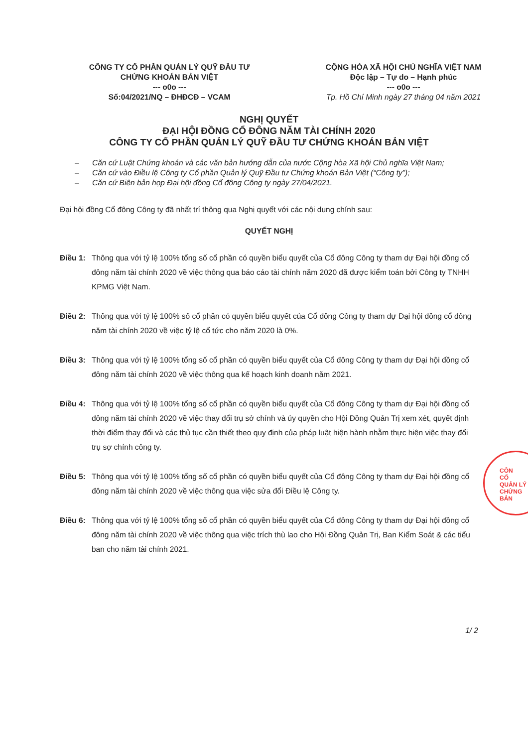CÔNG TY CỔ PHẦN QUẢN LÝ QUỸ ĐẦU TƯ
CHỨNG KHOÁN BẢN VIỆT
--- o0o ---
Số:04/2021/NQ – ĐHĐCĐ – VCAM
CỘNG HÒA XÃ HỘI CHỦ NGHĨA VIỆT NAM
Độc lập – Tự do – Hạnh phúc
--- o0o ---
Tp. Hồ Chí Minh ngày 27 tháng 04 năm 2021
NGHỊ QUYẾT
ĐẠI HỘI ĐỒNG CỔ ĐÔNG NĂM TÀI CHÍNH 2020
CÔNG TY CỔ PHẦN QUẢN LÝ QUỸ ĐẦU TƯ CHỨNG KHOÁN BẢN VIỆT
– Căn cứ Luật Chứng khoán và các văn bản hướng dẫn của nước Cộng hòa Xã hội Chủ nghĩa Việt Nam;
– Căn cứ vào Điều lệ Công ty Cổ phần Quản lý Quỹ Đầu tư Chứng khoán Bản Việt (“Công ty”);
– Căn cứ Biên bản họp Đại hội đồng Cổ đông Công ty ngày 27/04/2021.
Đại hội đồng Cổ đông Công ty đã nhất trí thông qua Nghị quyết với các nội dung chính sau:
QUYẾT NGHỊ
Điều 1: Thông qua với tỷ lệ 100% tổng số cổ phần có quyền biểu quyết của Cổ đông Công ty tham dự Đại hội đồng cổ đông năm tài chính 2020 về việc thông qua báo cáo tài chính năm 2020 đã được kiểm toán bởi Công ty TNHH KPMG Việt Nam.
Điều 2: Thông qua với tỷ lệ 100% số cổ phần có quyền biểu quyết của Cổ đông Công ty tham dự Đại hội đồng cổ đông năm tài chính 2020 về việc tỷ lệ cổ tức cho năm 2020 là 0%.
Điều 3: Thông qua với tỷ lệ 100% tổng số cổ phần có quyền biểu quyết của Cổ đông Công ty tham dự Đại hội đồng cổ đông năm tài chính 2020 về việc thông qua kế hoạch kinh doanh năm 2021.
Điều 4: Thông qua với tỷ lệ 100% tổng số cổ phần có quyền biểu quyết của Cổ đông Công ty tham dự Đại hội đồng cổ đông năm tài chính 2020 về việc thay đổi trụ sở chính và ủy quyền cho Hội Đồng Quản Trị xem xét, quyết định thời điểm thay đổi và các thủ tục cần thiết theo quy định của pháp luật hiện hành nhằm thực hiện việc thay đổi trụ sợ chính công ty.
Điều 5: Thông qua với tỷ lệ 100% tổng số cổ phần có quyền biểu quyết của Cổ đông Công ty tham dự Đại hội đồng cổ đông năm tài chính 2020 về việc thông qua việc sửa đổi Điều lệ Công ty.
Điều 6: Thông qua với tỷ lệ 100% tổng số cổ phần có quyền biểu quyết của Cổ đông Công ty tham dự Đại hội đồng cổ đông năm tài chính 2020 về việc thông qua việc trích thù lao cho Hội Đồng Quản Trị, Ban Kiểm Soát & các tiểu ban cho năm tài chính 2021.
1/ 2
CÔN
CỔ
QUẢN LÝ
CHỨNG
BẢN